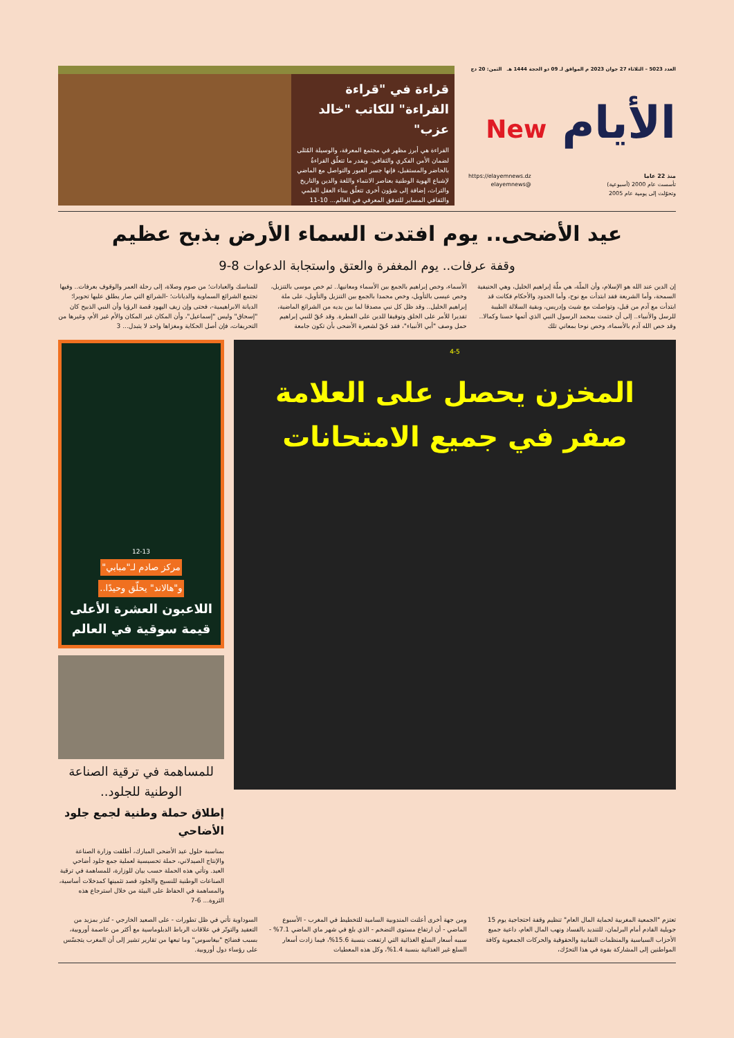العدد 5023 – الثلاثاء 27 جوان 2023 م الموافق لـ 09 ذو الحجة 1444 هـ الثمن: 20 دج
الأيام New
منذ 22 عاما
تأسست عام 2000 (أسبوعية)
وتحوّلت إلى يومية عام 2005
https://elayemnews.dz
@elayemnews
قراءة في "قراءة القراءة" للكاتب "خالد عزب"
القراءة هي أبرز مظهر في مجتمع المعرفة، والوسيلة المُثلى لضمان الأمن الفكري والثقافي. وبقدر ما تتعلّق القراءةُ بالحاضر والمستقبل، فإنها جسر العبور والتواصل مع الماضي لإشباع الهوية الوطنية بعناصر الانتماء واللغة والدين والتاريخ والتراث، إضافة إلى شؤون أخرى تتعلّق ببناء العقل العلمي والثقافي المساير للتدفق المعرفي في العالم... 10-11
عيد الأضحى.. يوم افتدت السماء الأرض بذبح عظيم
وقفة عرفات.. يوم المغفرة والعتق واستجابة الدعوات 8-9
إن الدين عند الله هو الإسلام، وأن الملّة، هي ملّة إبراهيم الخليل، وهي الحنيفية السمحة، وأما الشريعة فقد ابتدأت مع نوح، وأما الحدود والأحكام فكانت قد ابتدأت مع آدم من قبل، وتواصلت مع شيث وإدريس، وبقية السلالة الطيبة للرسل والأنبياء.. إلى أن ختمت بمحمد الرسول النبي الذي أتمها حسنا وكمالا.. وقد خص الله آدم بالأسماء، وخص نوحا بمعاني تلك
الأسماء، وخص إبراهيم بالجمع بين الأسماء ومعانيها.. ثم خص موسى بالتنزيل، وخص عيسى بالتأويل، وخص محمدا بالجمع بين التنزيل والتأويل، على ملة إبراهيم الخليل.. وقد ظل كل نبي مصدقا لما بين يديه من الشرائع الماضية، تقديرا للأمر على الخلق وتوفيقا للدين على الفطرة. وقد حُقّ للنبي إبراهيم حمل وصف "أبي الأنبياء"، فقد حُقّ لشعيرة الأضحى بأن تكون جامعة
للمناسك والعبادات؛ من صوم وصلاة، إلى رحلة العمر والوقوف بعرفات.. وفيها تجتمع الشرائع السماوية والديانات؛ -الشرائع التي صار يطلق عليها تحويرا؛ الديانة الابراهيمية-، فحتى وإن زيف اليهود قصة الرؤيا وأن النبي الذبيح كان "إسحاق" وليس "إسماعيل"، وأن المكان غير المكان والأم غير الأم، وغيرها من التحريفات، فإن أصل الحكاية ومغزاها واحد لا يتبدل... 3
4-5
المخزن يحصل على العلامة صفر في جميع الامتحانات
12-13
مركز صادم لـ"مبابي"
و"هالاند" يحلّق وحيدًا..
اللاعبون العشرة الأعلى قيمة سوقية في العالم
للمساهمة في ترقية الصناعة الوطنية للجلود..
إطلاق حملة وطنية لجمع جلود الأضاحي
بمناسبة حلول عيد الأضحى المبارك، أطلقت وزارة الصناعة والإنتاج الصيدلاني، حملة تحسيسية لعملية جمع جلود أضاحي العيد. وتأتي هذه الحملة حسب بيان للوزارة، للمساهمة في ترقية الصناعات الوطنية للنسيج والجلود قصد تثمينها كمدخلات أساسية، والمساهمة في الحفاظ على البيئة من خلال استرجاع هذه الثروة... 6-7
تعتزم "الجمعية المغربية لحماية المال العام" تنظيم وقفة احتجاجية يوم 15 جويلية القادم أمام البرلمان، للتنديد بالفساد ونهب المال العام، داعية جميع الأحزاب السياسية والمنظمات النقابية والحقوقية والحركات الجمعوية وكافة المواطنين إلى المشاركة بقوة في هذا التحرّك،
ومن جهة أخرى أعلنت المندوبية السامية للتخطيط في المغرب - الأسبوع الماضي - أن ارتفاع مستوى التضخم - الذي بلغ في شهر ماي الماضي 7.1% - سببه أسعار السلع الغذائية التي ارتفعت بنسبة 15.6%، فيما زادت أسعار السلع غير الغذائية بنسبة 1.4%، وكل هذه المعطيات
السوداوية تأتي في ظل تطورات - على الصعيد الخارجي - تُنذر بمزيد من التعقيد والتوتّر في علاقات الرباط الدبلوماسية مع أكثر من عاصمة أوروبية، بسبب فضائح "بيغاسوس" وما تبعها من تقارير تشير إلى أن المغرب يتجسّس على رؤساء دول أوروبية.